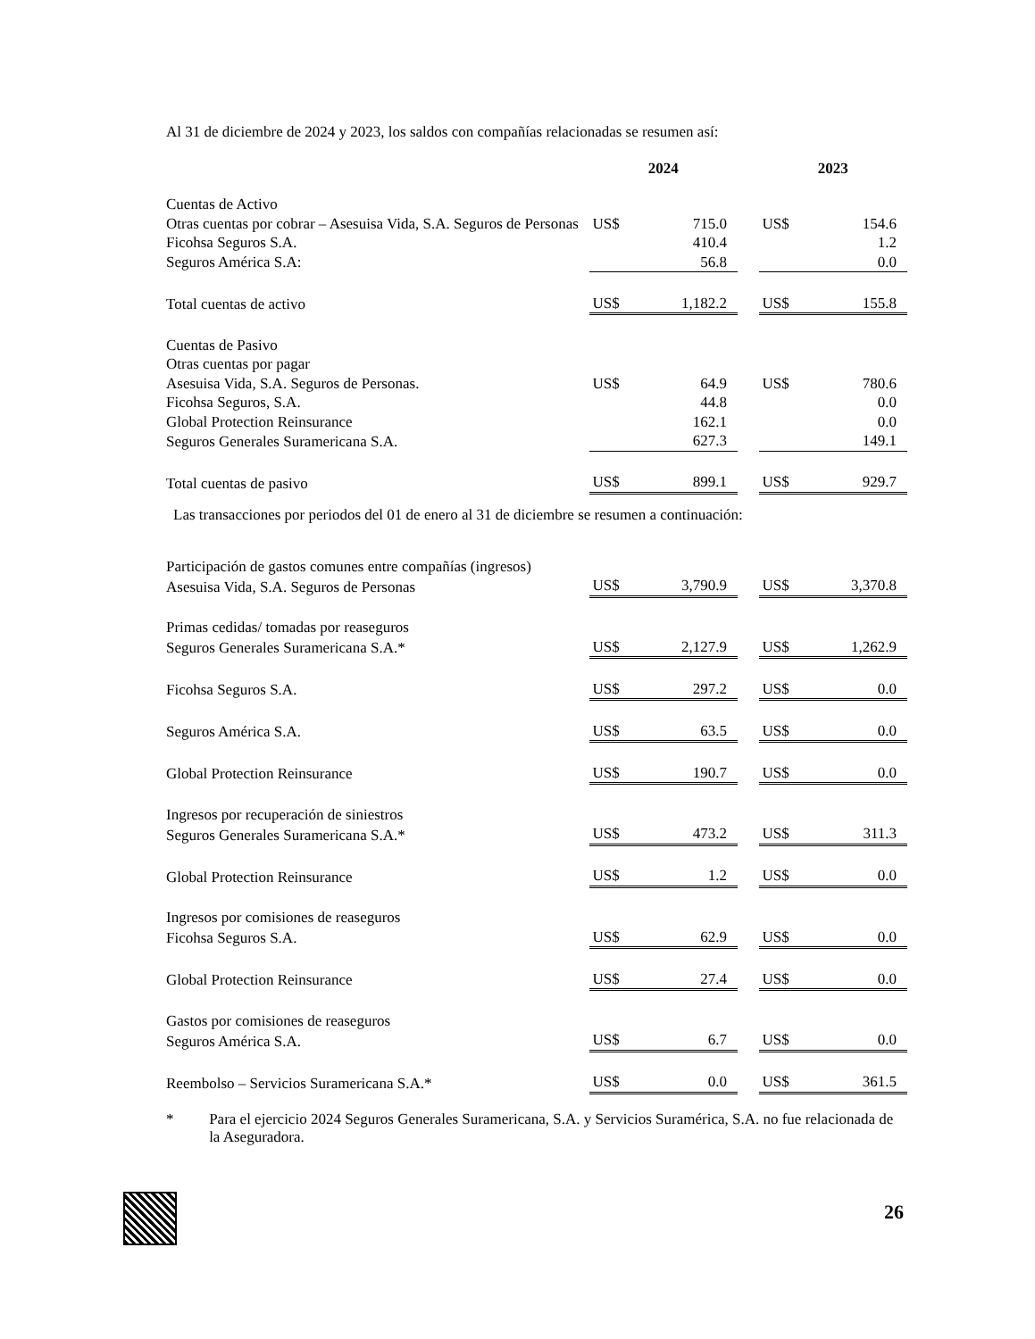Al 31 de diciembre de 2024 y 2023, los saldos con compañías relacionadas se resumen así:
| | 2024 | | | 2023 | |
| --- | --- | --- | --- | --- | --- |
| Cuentas de Activo | | | | | |
| Otras cuentas por cobrar – Asesuisa Vida, S.A. Seguros de Personas | US$ | 715.0 | | US$ | 154.6 |
| Ficohsa Seguros S.A. | | 410.4 | | | 1.2 |
| Seguros América S.A: | | 56.8 | | | 0.0 |
| Total cuentas de activo | US$ | 1,182.2 | | US$ | 155.8 |
| Cuentas de Pasivo | | | | | |
| Otras cuentas por pagar | | | | | |
| Asesuisa Vida, S.A. Seguros de Personas. | US$ | 64.9 | | US$ | 780.6 |
| Ficohsa Seguros, S.A. | | 44.8 | | | 0.0 |
| Global Protection Reinsurance | | 162.1 | | | 0.0 |
| Seguros Generales Suramericana S.A. | | 627.3 | | | 149.1 |
| Total cuentas de pasivo | US$ | 899.1 | | US$ | 929.7 |
| Las transacciones por periodos del 01 de enero al 31 de diciembre se resumen a continuación: | | | | | |
| Participación de gastos comunes entre compañías (ingresos) | | | | | |
| Asesuisa Vida, S.A. Seguros de Personas | US$ | 3,790.9 | | US$ | 3,370.8 |
| Primas cedidas/ tomadas por reaseguros | | | | | |
| Seguros Generales Suramericana S.A.* | US$ | 2,127.9 | | US$ | 1,262.9 |
| Ficohsa Seguros S.A. | US$ | 297.2 | | US$ | 0.0 |
| Seguros América S.A. | US$ | 63.5 | | US$ | 0.0 |
| Global Protection Reinsurance | US$ | 190.7 | | US$ | 0.0 |
| Ingresos por recuperación de siniestros | | | | | |
| Seguros Generales Suramericana S.A.* | US$ | 473.2 | | US$ | 311.3 |
| Global Protection Reinsurance | US$ | 1.2 | | US$ | 0.0 |
| Ingresos por comisiones de reaseguros | | | | | |
| Ficohsa Seguros S.A. | US$ | 62.9 | | US$ | 0.0 |
| Global Protection Reinsurance | US$ | 27.4 | | US$ | 0.0 |
| Gastos por comisiones de reaseguros | | | | | |
| Seguros América S.A. | US$ | 6.7 | | US$ | 0.0 |
| Reembolso – Servicios Suramericana S.A.* | US$ | 0.0 | | US$ | 361.5 |
* Para el ejercicio 2024 Seguros Generales Suramericana, S.A. y Servicios Suramérica, S.A. no fue relacionada de la Aseguradora.
26